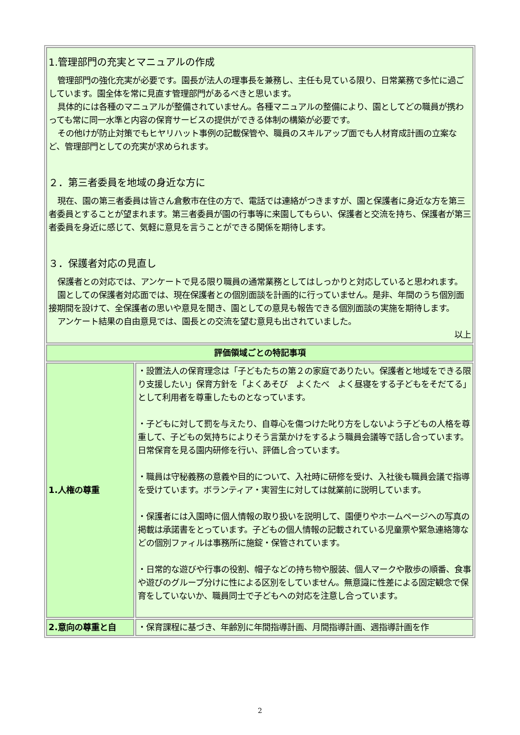| 1.管理部門の充実とマニュアルの作成 管理部門の強化充実が必要です。園長が法人の理事長を兼務し、主任も見ている限り、日常業務で多忙に過ごしています。園全体を常に見直す管理部門があるべきと思います。 具体的には各種のマニュアルが整備されていません。各種マニュアルの整備により、園としてどの職員が携わっても常に同一水準と内容の保育サービスの提供ができる体制の構築が必要です。 その他けが防止対策でもヒヤリハット事例の記載保管や、職員のスキルアップ面でも人材育成計画の立案など、管理部門としての充実が求められます。 ２．第三者委員を地域の身近な方に 現在、園の第三者委員は皆さん倉敷市在住の方で、電話では連絡がつきますが、園と保護者に身近な方を第三者委員とすることが望まれます。第三者委員が園の行事等に来園してもらい、保護者と交流を持ち、保護者が第三者委員を身近に感じて、気軽に意見を言うことができる関係を期待します。 ３．保護者対応の見直し 保護者との対応では、アンケートで見る限り職員の通常業務としてはしっかりと対応していると思われます。 園としての保護者対応面では、現在保護者との個別面談を計画的に行っていません。是非、年間のうち個別面接期間を設けて、全保護者の思いや意見を聞き、園としての意見も報告できる個別面談の実施を期待します。 アンケート結果の自由意見では、園長との交流を望む意見も出されていました。 以上 | |
| 評価領域ごとの特記事項 | |
| 1.人権の尊重 | ・設置法人の保育理念は「子どもたちの第２の家庭でありたい。保護者と地域をできる限り支援したい」保育方針を「よくあそび よくたべ よく昼寝をする子どもをそだてる」として利用者を尊重したものとなっています。 ・子どもに対して罰を与えたり、自尊心を傷つけた叱り方をしないよう子どもの人格を尊重して、子どもの気持ちによりそう言葉かけをするよう職員会議等で話し合っています。日常保育を見る園内研修を行い、評価し合っています。 ・職員は守秘義務の意義や目的について、入社時に研修を受け、入社後も職員会議で指導を受けています。ボランティア・実習生に対しては就業前に説明しています。 ・保護者には入園時に個人情報の取り扱いを説明して、園便りやホームページへの写真の掲載は承諾書をとっています。子どもの個人情報の記載されている児童票や緊急連絡簿などの個別ファィルは事務所に施錠・保管されています。 ・日常的な遊びや行事の役割、帽子などの持ち物や服装、個人マークや散歩の順番、食事や遊びのグループ分けに性による区別をしていません。無意識に性差による固定観念で保育をしていないか、職員同士で子どもへの対応を注意し合っています。 |
| 2.意向の尊重と自 | ・保育課程に基づき、年齢別に年間指導計画、月間指導計画、週指導計画を作 |
2